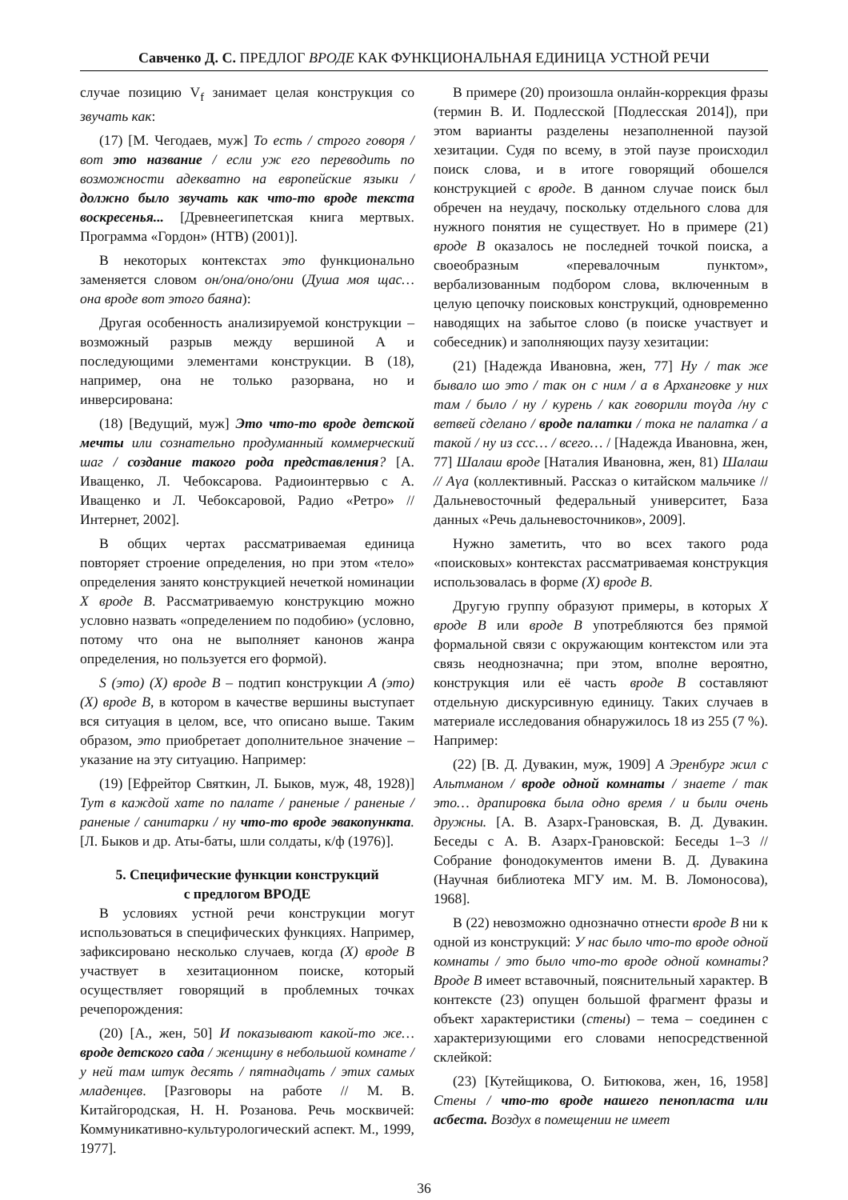Савченко Д. С. ПРЕДЛОГ ВРОДЕ КАК ФУНКЦИОНАЛЬНАЯ ЕДИНИЦА УСТНОЙ РЕЧИ
случае позицию V<sub>f</sub> занимает целая конструкция со звучать как:
(17) [М. Чегодаев, муж] То есть / строго говоря / вот это название / если уж его переводить по возможности адекватно на европейские языки / должно было звучать как что-то вроде текста воскресенья... [Древнеегипетская книга мертвых. Программа «Гордон» (НТВ) (2001)].
В некоторых контекстах это функционально заменяется словом он/она/оно/они (Душа моя щас… она вроде вот этого баяна):
Другая особенность анализируемой конструкции – возможный разрыв между вершиной А и последующими элементами конструкции. В (18), например, она не только разорвана, но и инверсирована:
(18) [Ведущий, муж] Это что-то вроде детской мечты или сознательно продуманный коммерческий шаг / создание такого рода представления? [А. Иващенко, Л. Чебоксарова. Радиоинтервью с А. Иващенко и Л. Чебоксаровой, Радио «Ретро» // Интернет, 2002].
В общих чертах рассматриваемая единица повторяет строение определения, но при этом «тело» определения занято конструкцией нечеткой номинации X вроде B. Рассматриваемую конструкцию можно условно назвать «определением по подобию» (условно, потому что она не выполняет канонов жанра определения, но пользуется его формой).
S (это) (X) вроде B – подтип конструкции A (это) (X) вроде B, в котором в качестве вершины выступает вся ситуация в целом, все, что описано выше. Таким образом, это приобретает дополнительное значение – указание на эту ситуацию. Например:
(19) [Ефрейтор Святкин, Л. Быков, муж, 48, 1928)] Тут в каждой хате по палате / раненые / раненые / раненые / санитарки / ну что-то вроде эвакопункта. [Л. Быков и др. Аты-баты, шли солдаты, к/ф (1976)].
5. Специфические функции конструкций
с предлогом ВРОДЕ
В условиях устной речи конструкции могут использоваться в специфических функциях. Например, зафиксировано несколько случаев, когда (X) вроде B участвует в хезитационном поиске, который осуществляет говорящий в проблемных точках речепорождения:
(20) [А., жен, 50] И показывают какой-то же… вроде детского сада / женщину в небольшой комнате / у ней там штук десять / пятнадцать / этих самых младенцев. [Разговоры на работе // М. В. Китайгородская, Н. Н. Розанова. Речь москвичей: Коммуникативно-культурологический аспект. М., 1999, 1977].
В примере (20) произошла онлайн-коррекция фразы (термин В. И. Подлесской [Подлесская 2014]), при этом варианты разделены незаполненной паузой хезитации. Судя по всему, в этой паузе происходил поиск слова, и в итоге говорящий обошелся конструкцией с вроде. В данном случае поиск был обречен на неудачу, поскольку отдельного слова для нужного понятия не существует. Но в примере (21) вроде B оказалось не последней точкой поиска, а своеобразным «перевалочным пунктом», вербализованным подбором слова, включенным в целую цепочку поисковых конструкций, одновременно наводящих на забытое слово (в поиске участвует и собеседник) и заполняющих паузу хезитации:
(21) [Надежда Ивановна, жен, 77] Ну / так же бывало шо это / так он с ним / а в Арханговке у них там / было / ну / курень / как говорили тоүда /ну с ветвей сделано / вроде палатки / тока не палатка / а такой / ну из ссс… / всего… / [Надежда Ивановна, жен, 77] Шалаш вроде [Наталия Ивановна, жен, 81) Шалаш // Аүа (коллективный. Рассказ о китайском мальчике // Дальневосточный федеральный университет, База данных «Речь дальневосточников», 2009].
Нужно заметить, что во всех такого рода «поисковых» контекстах рассматриваемая конструкция использовалась в форме (X) вроде B.
Другую группу образуют примеры, в которых X вроде B или вроде B употребляются без прямой формальной связи с окружающим контекстом или эта связь неоднозначна; при этом, вполне вероятно, конструкция или её часть вроде B составляют отдельную дискурсивную единицу. Таких случаев в материале исследования обнаружилось 18 из 255 (7 %). Например:
(22) [В. Д. Дувакин, муж, 1909] А Эренбург жил с Альтманом / вроде одной комнаты / знаете / так это… драпировка была одно время / и были очень дружны. [А. В. Азарх-Грановская, В. Д. Дувакин. Беседы с А. В. Азарх-Грановской: Беседы 1–3 // Собрание фонодокументов имени В. Д. Дувакина (Научная библиотека МГУ им. М. В. Ломоносова), 1968].
В (22) невозможно однозначно отнести вроде B ни к одной из конструкций: У нас было что-то вроде одной комнаты / это было что-то вроде одной комнаты? Вроде B имеет вставочный, пояснительный характер. В контексте (23) опущен большой фрагмент фразы и объект характеристики (стены) – тема – соединен с характеризующими его словами непосредственной склейкой:
(23) [Кутейщикова, О. Битюкова, жен, 16, 1958] Стены / что-то вроде нашего пенопласта или асбеста. Воздух в помещении не имеет
36